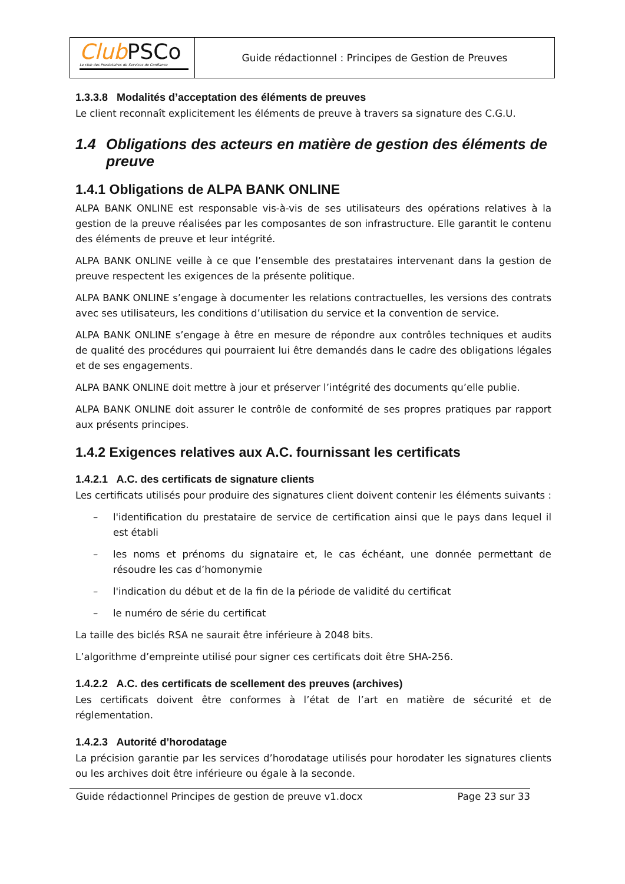Club PSCo
Le club des Prestataires de Services de Confiance
Guide rédactionnel : Principes de Gestion de Preuves
1.3.3.8 Modalités d’acceptation des éléments de preuves
Le client reconnaît explicitement les éléments de preuve à travers sa signature des C.G.U.
1.4 Obligations des acteurs en matière de gestion des éléments de preuve
1.4.1 Obligations de ALPA BANK ONLINE
ALPA BANK ONLINE est responsable vis-à-vis de ses utilisateurs des opérations relatives à la gestion de la preuve réalisées par les composantes de son infrastructure. Elle garantit le contenu des éléments de preuve et leur intégrité.
ALPA BANK ONLINE veille à ce que l’ensemble des prestataires intervenant dans la gestion de preuve respectent les exigences de la présente politique.
ALPA BANK ONLINE s’engage à documenter les relations contractuelles, les versions des contrats avec ses utilisateurs, les conditions d’utilisation du service et la convention de service.
ALPA BANK ONLINE s’engage à être en mesure de répondre aux contrôles techniques et audits de qualité des procédures qui pourraient lui être demandés dans le cadre des obligations légales et de ses engagements.
ALPA BANK ONLINE doit mettre à jour et préserver l’intégrité des documents qu’elle publie.
ALPA BANK ONLINE doit assurer le contrôle de conformité de ses propres pratiques par rapport aux présents principes.
1.4.2 Exigences relatives aux A.C. fournissant les certificats
1.4.2.1 A.C. des certificats de signature clients
Les certificats utilisés pour produire des signatures client doivent contenir les éléments suivants :
– l'identification du prestataire de service de certification ainsi que le pays dans lequel il est établi
– les noms et prénoms du signataire et, le cas échéant, une donnée permettant de résoudre les cas d’homonymie
– l'indication du début et de la fin de la période de validité du certificat
– le numéro de série du certificat
La taille des biclés RSA ne saurait être inférieure à 2048 bits.
L’algorithme d’empreinte utilisé pour signer ces certificats doit être SHA-256.
1.4.2.2 A.C. des certificats de scellement des preuves (archives)
Les certificats doivent être conformes à l’état de l’art en matière de sécurité et de réglementation.
1.4.2.3 Autorité d’horodatage
La précision garantie par les services d’horodatage utilisés pour horodater les signatures clients ou les archives doit être inférieure ou égale à la seconde.
Guide rédactionnel Principes de gestion de preuve v1.docx Page 23 sur 33